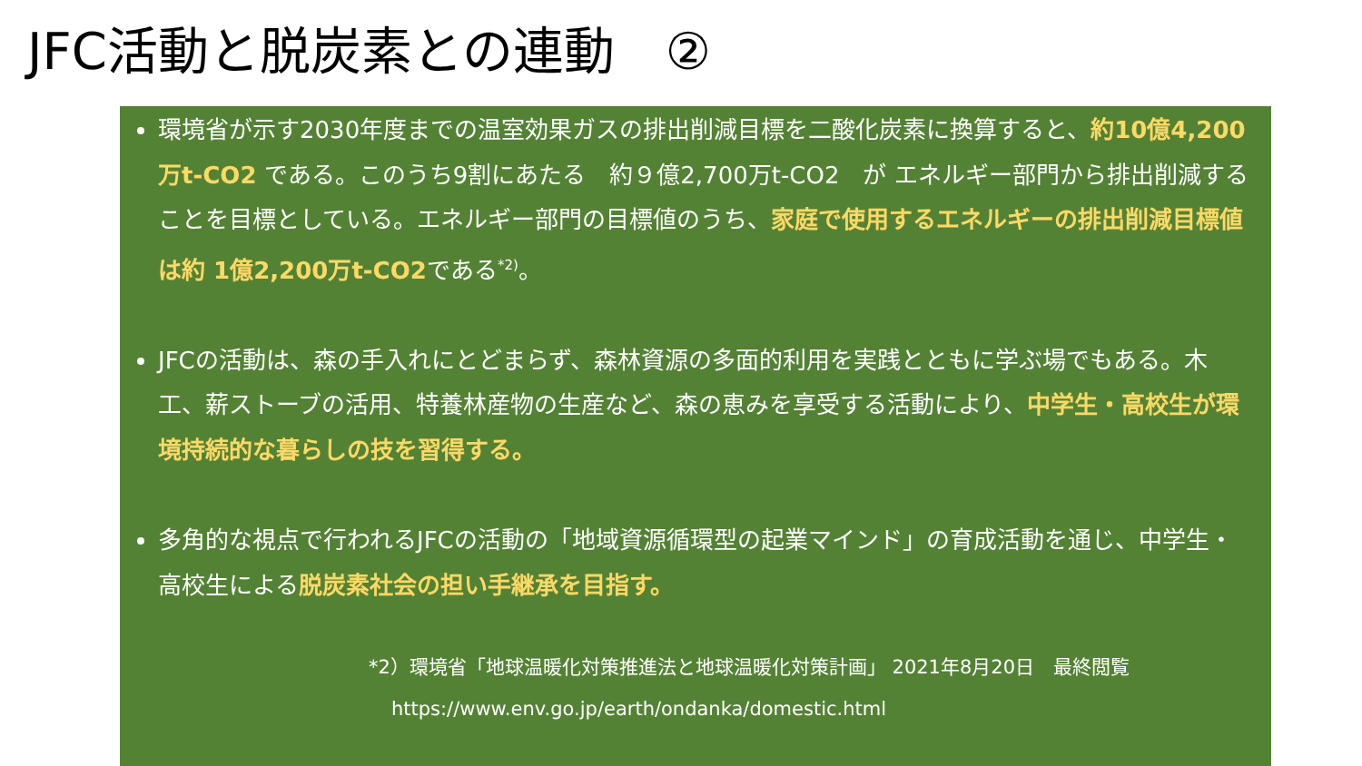JFC活動と脱炭素との連動　②
環境省が示す2030年度までの温室効果ガスの排出削減目標を二酸化炭素に換算すると、約10億4,200万t-CO2 である。このうち9割にあたる　約９億2,700万t-CO2　が エネルギー部門から排出削減することを目標としている。エネルギー部門の目標値のうち、家庭で使用するエネルギーの排出削減目標値は約 1億2,200万t-CO2である<sup>*2)</sup>。
JFCの活動は、森の手入れにとどまらず、森林資源の多面的利用を実践とともに学ぶ場でもある。木工、薪ストーブの活用、特養林産物の生産など、森の恵みを享受する活動により、中学生・高校生が環境持続的な暮らしの技を習得する。
多角的な視点で行われるJFCの活動の「地域資源循環型の起業マインド」の育成活動を通じ、中学生・高校生による脱炭素社会の担い手継承を目指す。
*2）環境省「地球温暖化対策推進法と地球温暖化対策計画」 2021年8月20日　最終閲覧
https://www.env.go.jp/earth/ondanka/domestic.html